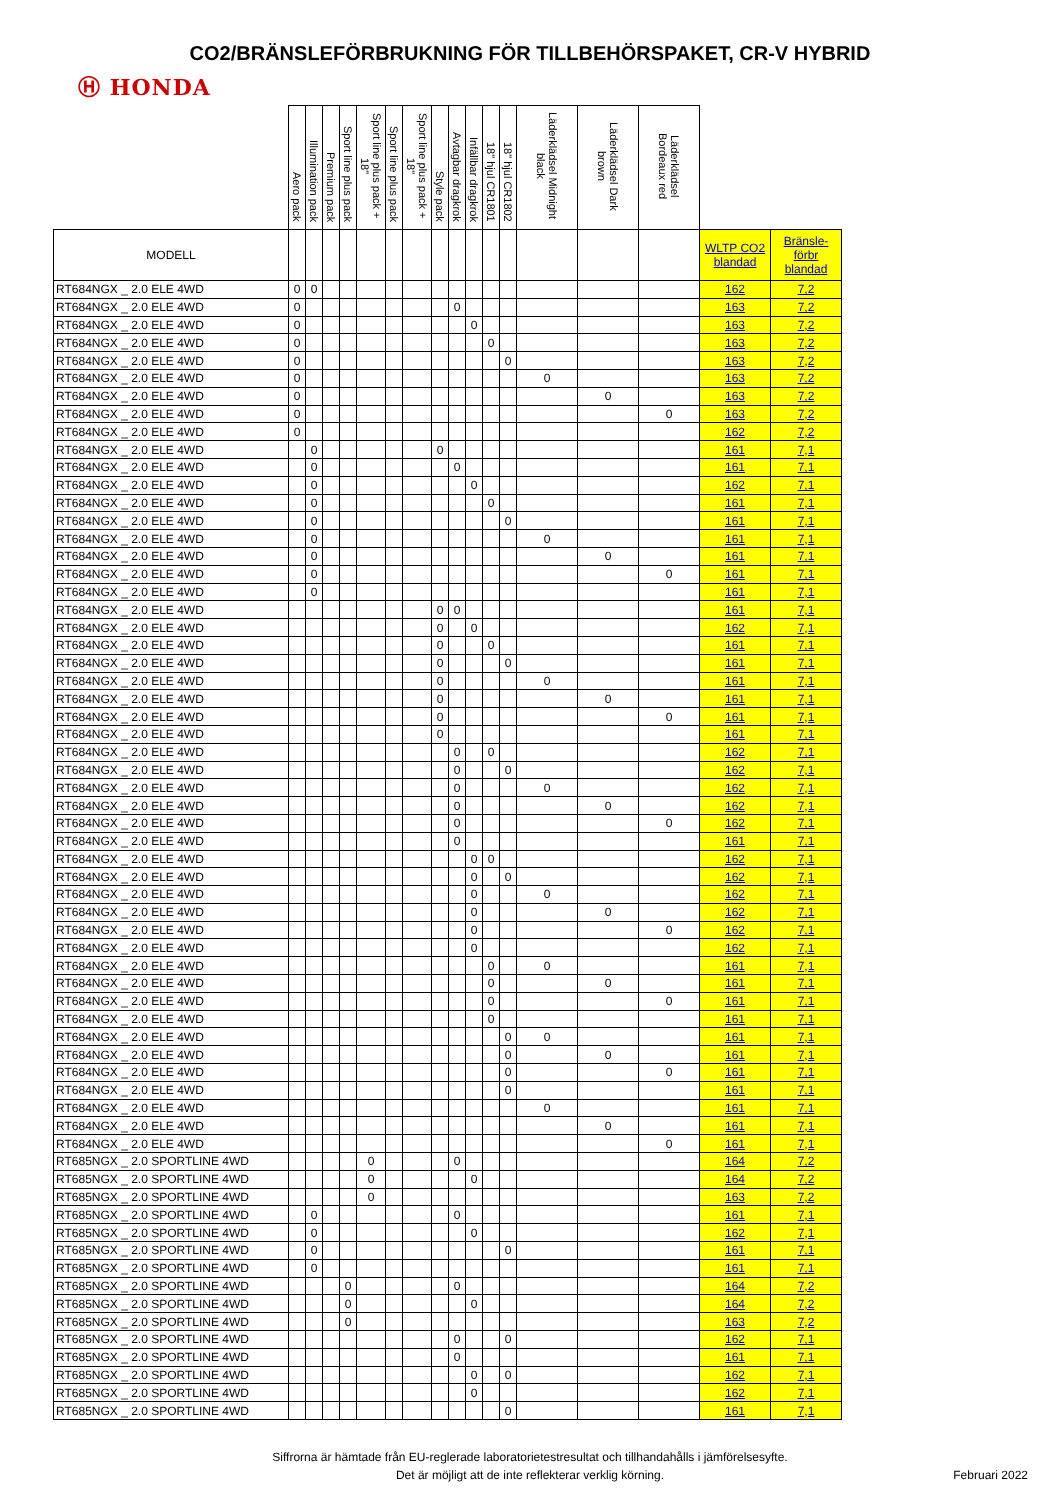CO2/BRÄNSLEFÖRBRUKNING FÖR TILLBEHÖRSPAKET, CR-V HYBRID
Ⓗ HONDA
| | Aero pack | Illumination pack | Premium pack | Sport line plus pack | Sport line plus pack + 18" | Sport line plus pack | Sport line plus pack + 18" | Style pack | Avtagbar dragkrok | Infällbar dragkrok | 18" hjul CR1801 | 18" hjul CR1802 | Läderklädsel Midnight black | Läderklädsel Dark brown | Läderklädsel Bordeaux red | | |
| --- | --- | --- | --- | --- | --- | --- | --- | --- | --- | --- | --- | --- | --- | --- | --- | --- | --- |
| MODELL | | | | | | | | | | | | | | | | WLTP CO2 blandad | Bränsle-förbr blandad |
| RT684NGX _ 2.0 ELE 4WD | 0 | 0 | | | | | | | | | | | | | | 162 | 7,2 |
| RT684NGX _ 2.0 ELE 4WD | 0 | | | | | | | | 0 | | | | | | | 163 | 7,2 |
| RT684NGX _ 2.0 ELE 4WD | 0 | | | | | | | | | 0 | | | | | | 163 | 7,2 |
| RT684NGX _ 2.0 ELE 4WD | 0 | | | | | | | | | | 0 | | | | | 163 | 7,2 |
| RT684NGX _ 2.0 ELE 4WD | 0 | | | | | | | | | | | 0 | | | | 163 | 7,2 |
| RT684NGX _ 2.0 ELE 4WD | 0 | | | | | | | | | | | | 0 | | | 163 | 7,2 |
| RT684NGX _ 2.0 ELE 4WD | 0 | | | | | | | | | | | | | 0 | | 163 | 7,2 |
| RT684NGX _ 2.0 ELE 4WD | 0 | | | | | | | | | | | | | | 0 | 163 | 7,2 |
| RT684NGX _ 2.0 ELE 4WD | 0 | | | | | | | | | | | | | | | 162 | 7,2 |
| RT684NGX _ 2.0 ELE 4WD | | 0 | | | | | | 0 | | | | | | | | 161 | 7,1 |
| RT684NGX _ 2.0 ELE 4WD | | 0 | | | | | | | 0 | | | | | | | 161 | 7,1 |
| RT684NGX _ 2.0 ELE 4WD | | 0 | | | | | | | | 0 | | | | | | 162 | 7,1 |
| RT684NGX _ 2.0 ELE 4WD | | 0 | | | | | | | | | 0 | | | | | 161 | 7,1 |
| RT684NGX _ 2.0 ELE 4WD | | 0 | | | | | | | | | | 0 | | | | 161 | 7,1 |
| RT684NGX _ 2.0 ELE 4WD | | 0 | | | | | | | | | | | 0 | | | 161 | 7,1 |
| RT684NGX _ 2.0 ELE 4WD | | 0 | | | | | | | | | | | | 0 | | 161 | 7,1 |
| RT684NGX _ 2.0 ELE 4WD | | 0 | | | | | | | | | | | | | 0 | 161 | 7,1 |
| RT684NGX _ 2.0 ELE 4WD | | 0 | | | | | | | | | | | | | | 161 | 7,1 |
| RT684NGX _ 2.0 ELE 4WD | | | | | | | | 0 | 0 | | | | | | | 161 | 7,1 |
| RT684NGX _ 2.0 ELE 4WD | | | | | | | | 0 | | 0 | | | | | | 162 | 7,1 |
| RT684NGX _ 2.0 ELE 4WD | | | | | | | | 0 | | | 0 | | | | | 161 | 7,1 |
| RT684NGX _ 2.0 ELE 4WD | | | | | | | | 0 | | | | 0 | | | | 161 | 7,1 |
| RT684NGX _ 2.0 ELE 4WD | | | | | | | | 0 | | | | | 0 | | | 161 | 7,1 |
| RT684NGX _ 2.0 ELE 4WD | | | | | | | | 0 | | | | | | 0 | | 161 | 7,1 |
| RT684NGX _ 2.0 ELE 4WD | | | | | | | | 0 | | | | | | | 0 | 161 | 7,1 |
| RT684NGX _ 2.0 ELE 4WD | | | | | | | | 0 | | | | | | | | 161 | 7,1 |
| RT684NGX _ 2.0 ELE 4WD | | | | | | | | | 0 | | 0 | | | | | 162 | 7,1 |
| RT684NGX _ 2.0 ELE 4WD | | | | | | | | | 0 | | | 0 | | | | 162 | 7,1 |
| RT684NGX _ 2.0 ELE 4WD | | | | | | | | | 0 | | | | 0 | | | 162 | 7,1 |
| RT684NGX _ 2.0 ELE 4WD | | | | | | | | | 0 | | | | | 0 | | 162 | 7,1 |
| RT684NGX _ 2.0 ELE 4WD | | | | | | | | | 0 | | | | | | 0 | 162 | 7,1 |
| RT684NGX _ 2.0 ELE 4WD | | | | | | | | | 0 | | | | | | | 161 | 7,1 |
| RT684NGX _ 2.0 ELE 4WD | | | | | | | | | | 0 | 0 | | | | | 162 | 7,1 |
| RT684NGX _ 2.0 ELE 4WD | | | | | | | | | | 0 | | 0 | | | | 162 | 7,1 |
| RT684NGX _ 2.0 ELE 4WD | | | | | | | | | | 0 | | | 0 | | | 162 | 7,1 |
| RT684NGX _ 2.0 ELE 4WD | | | | | | | | | | 0 | | | | 0 | | 162 | 7,1 |
| RT684NGX _ 2.0 ELE 4WD | | | | | | | | | | 0 | | | | | 0 | 162 | 7,1 |
| RT684NGX _ 2.0 ELE 4WD | | | | | | | | | | 0 | | | | | | 162 | 7,1 |
| RT684NGX _ 2.0 ELE 4WD | | | | | | | | | | | 0 | | 0 | | | 161 | 7,1 |
| RT684NGX _ 2.0 ELE 4WD | | | | | | | | | | | 0 | | | 0 | | 161 | 7,1 |
| RT684NGX _ 2.0 ELE 4WD | | | | | | | | | | | 0 | | | | 0 | 161 | 7,1 |
| RT684NGX _ 2.0 ELE 4WD | | | | | | | | | | | 0 | | | | | 161 | 7,1 |
| RT684NGX _ 2.0 ELE 4WD | | | | | | | | | | | | 0 | 0 | | | 161 | 7,1 |
| RT684NGX _ 2.0 ELE 4WD | | | | | | | | | | | | 0 | | 0 | | 161 | 7,1 |
| RT684NGX _ 2.0 ELE 4WD | | | | | | | | | | | | 0 | | | 0 | 161 | 7,1 |
| RT684NGX _ 2.0 ELE 4WD | | | | | | | | | | | | 0 | | | | 161 | 7,1 |
| RT684NGX _ 2.0 ELE 4WD | | | | | | | | | | | | | 0 | | | 161 | 7,1 |
| RT684NGX _ 2.0 ELE 4WD | | | | | | | | | | | | | | 0 | | 161 | 7,1 |
| RT684NGX _ 2.0 ELE 4WD | | | | | | | | | | | | | | | 0 | 161 | 7,1 |
| RT685NGX _ 2.0 SPORTLINE 4WD | | | | | 0 | | | | 0 | | | | | | | 164 | 7,2 |
| RT685NGX _ 2.0 SPORTLINE 4WD | | | | | 0 | | | | | 0 | | | | | | 164 | 7,2 |
| RT685NGX _ 2.0 SPORTLINE 4WD | | | | | 0 | | | | | | | | | | | 163 | 7,2 |
| RT685NGX _ 2.0 SPORTLINE 4WD | | 0 | | | | | | | 0 | | | | | | | 161 | 7,1 |
| RT685NGX _ 2.0 SPORTLINE 4WD | | 0 | | | | | | | | 0 | | | | | | 162 | 7,1 |
| RT685NGX _ 2.0 SPORTLINE 4WD | | 0 | | | | | | | | | | 0 | | | | 161 | 7,1 |
| RT685NGX _ 2.0 SPORTLINE 4WD | | 0 | | | | | | | | | | | | | | 161 | 7,1 |
| RT685NGX _ 2.0 SPORTLINE 4WD | | | | 0 | | | | | 0 | | | | | | | 164 | 7,2 |
| RT685NGX _ 2.0 SPORTLINE 4WD | | | | 0 | | | | | | 0 | | | | | | 164 | 7,2 |
| RT685NGX _ 2.0 SPORTLINE 4WD | | | | 0 | | | | | | | | | | | | 163 | 7,2 |
| RT685NGX _ 2.0 SPORTLINE 4WD | | | | | | | | | 0 | | | 0 | | | | 162 | 7,1 |
| RT685NGX _ 2.0 SPORTLINE 4WD | | | | | | | | | 0 | | | | | | | 161 | 7,1 |
| RT685NGX _ 2.0 SPORTLINE 4WD | | | | | | | | | | 0 | | 0 | | | | 162 | 7,1 |
| RT685NGX _ 2.0 SPORTLINE 4WD | | | | | | | | | | 0 | | | | | | 162 | 7,1 |
| RT685NGX _ 2.0 SPORTLINE 4WD | | | | | | | | | | | | 0 | | | | 161 | 7,1 |
Siffrorna är hämtade från EU-reglerade laboratorietestresultat och tillhandahålls i jämförelsesyfte.
Det är möjligt att de inte reflekterar verklig körning.
Februari 2022